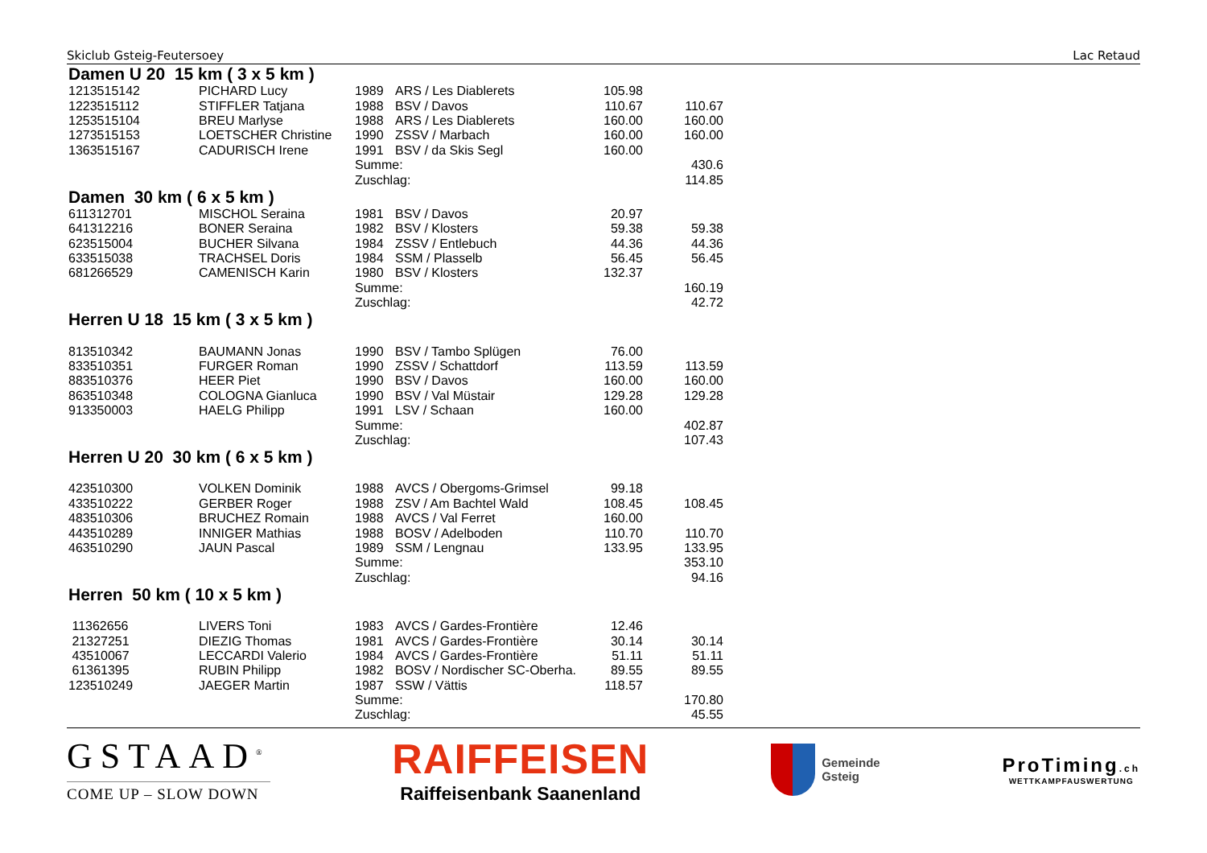Skiclub Gsteig-Feutersoey Lac Retaud
Damen U 20 15 km ( 3 x 5 km )
| 1213515142 | PICHARD Lucy | 1989 | ARS / Les Diablerets | 105.98 | |
| 1223515112 | STIFFLER Tatjana | 1988 | BSV / Davos | 110.67 | 110.67 |
| 1253515104 | BREU Marlyse | 1988 | ARS / Les Diablerets | 160.00 | 160.00 |
| 1273515153 | LOETSCHER Christine | 1990 | ZSSV / Marbach | 160.00 | 160.00 |
| 1363515167 | CADURISCH Irene | 1991 | BSV / da Skis Segl | 160.00 | |
| | | Summe: | | | 430.6 |
| | | Zuschlag: | | | 114.85 |
Damen 30 km ( 6 x 5 km )
| 611312701 | MISCHOL Seraina | 1981 | BSV / Davos | 20.97 | |
| 641312216 | BONER Seraina | 1982 | BSV / Klosters | 59.38 | 59.38 |
| 623515004 | BUCHER Silvana | 1984 | ZSSV / Entlebuch | 44.36 | 44.36 |
| 633515038 | TRACHSEL Doris | 1984 | SSM / Plasselb | 56.45 | 56.45 |
| 681266529 | CAMENISCH Karin | 1980 | BSV / Klosters | 132.37 | |
| | | Summe: | | | 160.19 |
| | | Zuschlag: | | | 42.72 |
Herren U 18 15 km ( 3 x 5 km )
| 813510342 | BAUMANN Jonas | 1990 | BSV / Tambo Splügen | 76.00 | |
| 833510351 | FURGER Roman | 1990 | ZSSV / Schattdorf | 113.59 | 113.59 |
| 883510376 | HEER Piet | 1990 | BSV / Davos | 160.00 | 160.00 |
| 863510348 | COLOGNA Gianluca | 1990 | BSV / Val Müstair | 129.28 | 129.28 |
| 913350003 | HAELG Philipp | 1991 | LSV / Schaan | 160.00 | |
| | | Summe: | | | 402.87 |
| | | Zuschlag: | | | 107.43 |
Herren U 20 30 km ( 6 x 5 km )
| 423510300 | VOLKEN Dominik | 1988 | AVCS / Obergoms-Grimsel | 99.18 | |
| 433510222 | GERBER Roger | 1988 | ZSV / Am Bachtel Wald | 108.45 | 108.45 |
| 483510306 | BRUCHEZ Romain | 1988 | AVCS / Val Ferret | 160.00 | |
| 443510289 | INNIGER Mathias | 1988 | BOSV / Adelboden | 110.70 | 110.70 |
| 463510290 | JAUN Pascal | 1989 | SSM / Lengnau | 133.95 | 133.95 |
| | | Summe: | | | 353.10 |
| | | Zuschlag: | | | 94.16 |
Herren 50 km ( 10 x 5 km )
| 11362656 | LIVERS Toni | 1983 | AVCS / Gardes-Frontière | 12.46 | |
| 21327251 | DIEZIG Thomas | 1981 | AVCS / Gardes-Frontière | 30.14 | 30.14 |
| 43510067 | LECCARDI Valerio | 1984 | AVCS / Gardes-Frontière | 51.11 | 51.11 |
| 61361395 | RUBIN Philipp | 1982 | BOSV / Nordischer SC-Oberha. | 89.55 | 89.55 |
| 123510249 | JAEGER Martin | 1987 | SSW / Vättis | 118.57 | |
| | | Summe: | | | 170.80 |
| | | Zuschlag: | | | 45.55 |
GSTAAD<sup>®</sup>
COME UP – SLOW DOWN
RAIFFEISEN
Raiffeisenbank Saanenland
Gemeinde
Gsteig
ProTiming.ch
WETTKAMPFAUSWERTUNG